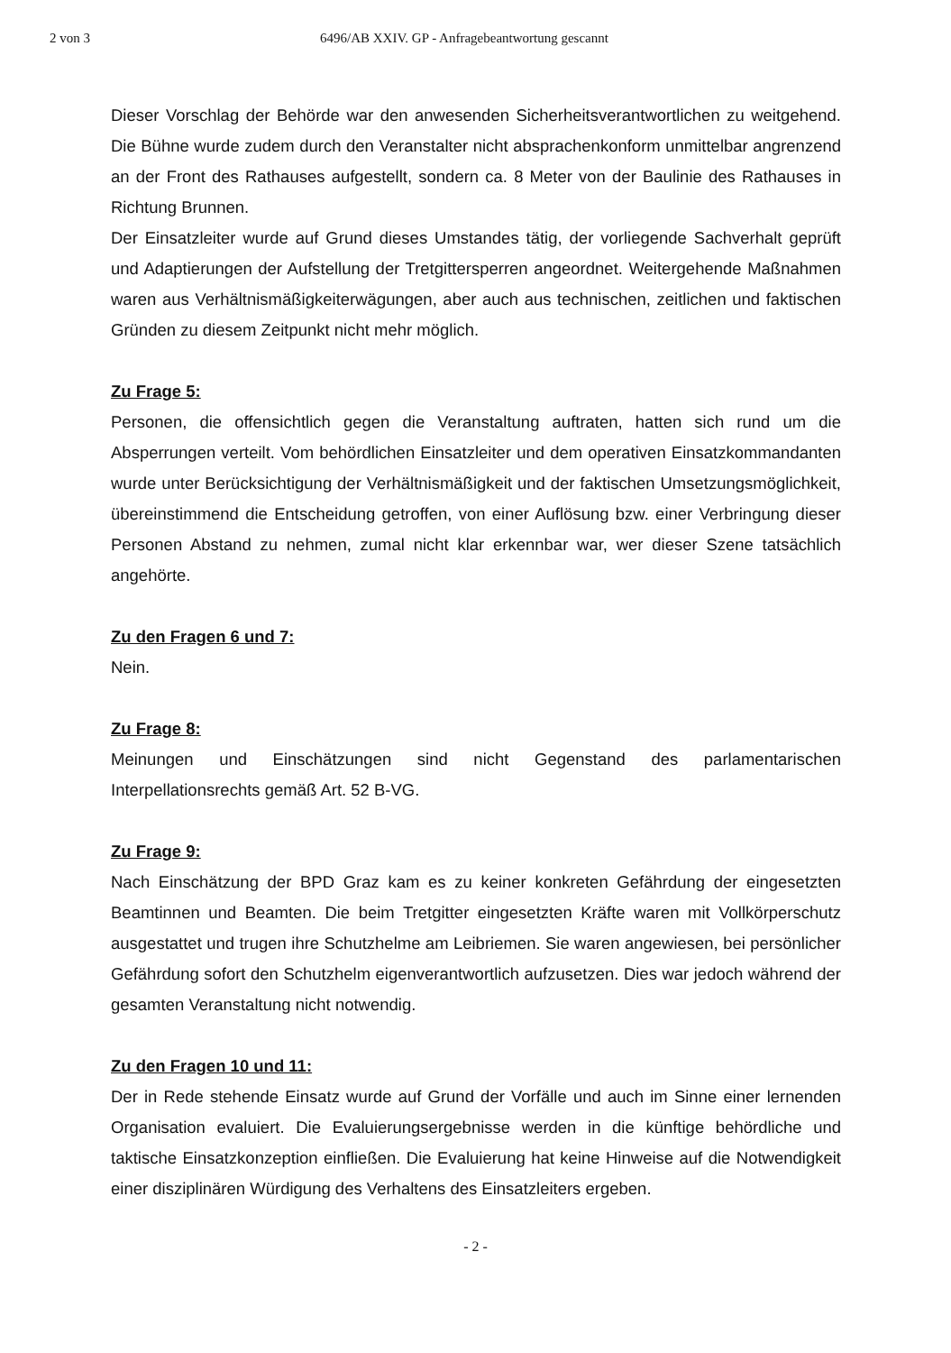2 von 3 6496/AB XXIV. GP - Anfragebeantwortung gescannt
Dieser Vorschlag der Behörde war den anwesenden Sicherheitsverantwortlichen zu weitgehend. Die Bühne wurde zudem durch den Veranstalter nicht absprachenkonform unmittelbar angrenzend an der Front des Rathauses aufgestellt, sondern ca. 8 Meter von der Baulinie des Rathauses in Richtung Brunnen.
Der Einsatzleiter wurde auf Grund dieses Umstandes tätig, der vorliegende Sachverhalt geprüft und Adaptierungen der Aufstellung der Tretgittersperren angeordnet. Weitergehende Maßnahmen waren aus Verhältnismäßigkeiterwägungen, aber auch aus technischen, zeitlichen und faktischen Gründen zu diesem Zeitpunkt nicht mehr möglich.
Zu Frage 5:
Personen, die offensichtlich gegen die Veranstaltung auftraten, hatten sich rund um die Absperrungen verteilt. Vom behördlichen Einsatzleiter und dem operativen Einsatzkommandanten wurde unter Berücksichtigung der Verhältnismäßigkeit und der faktischen Umsetzungsmöglichkeit, übereinstimmend die Entscheidung getroffen, von einer Auflösung bzw. einer Verbringung dieser Personen Abstand zu nehmen, zumal nicht klar erkennbar war, wer dieser Szene tatsächlich angehörte.
Zu den Fragen 6 und 7:
Nein.
Zu Frage 8:
Meinungen und Einschätzungen sind nicht Gegenstand des parlamentarischen Interpellationsrechts gemäß Art. 52 B-VG.
Zu Frage 9:
Nach Einschätzung der BPD Graz kam es zu keiner konkreten Gefährdung der eingesetzten Beamtinnen und Beamten. Die beim Tretgitter eingesetzten Kräfte waren mit Vollkörperschutz ausgestattet und trugen ihre Schutzhelme am Leibriemen. Sie waren angewiesen, bei persönlicher Gefährdung sofort den Schutzhelm eigenverantwortlich aufzusetzen. Dies war jedoch während der gesamten Veranstaltung nicht notwendig.
Zu den Fragen 10 und 11:
Der in Rede stehende Einsatz wurde auf Grund der Vorfälle und auch im Sinne einer lernenden Organisation evaluiert. Die Evaluierungsergebnisse werden in die künftige behördliche und taktische Einsatzkonzeption einfließen. Die Evaluierung hat keine Hinweise auf die Notwendigkeit einer disziplinären Würdigung des Verhaltens des Einsatzleiters ergeben.
- 2 -